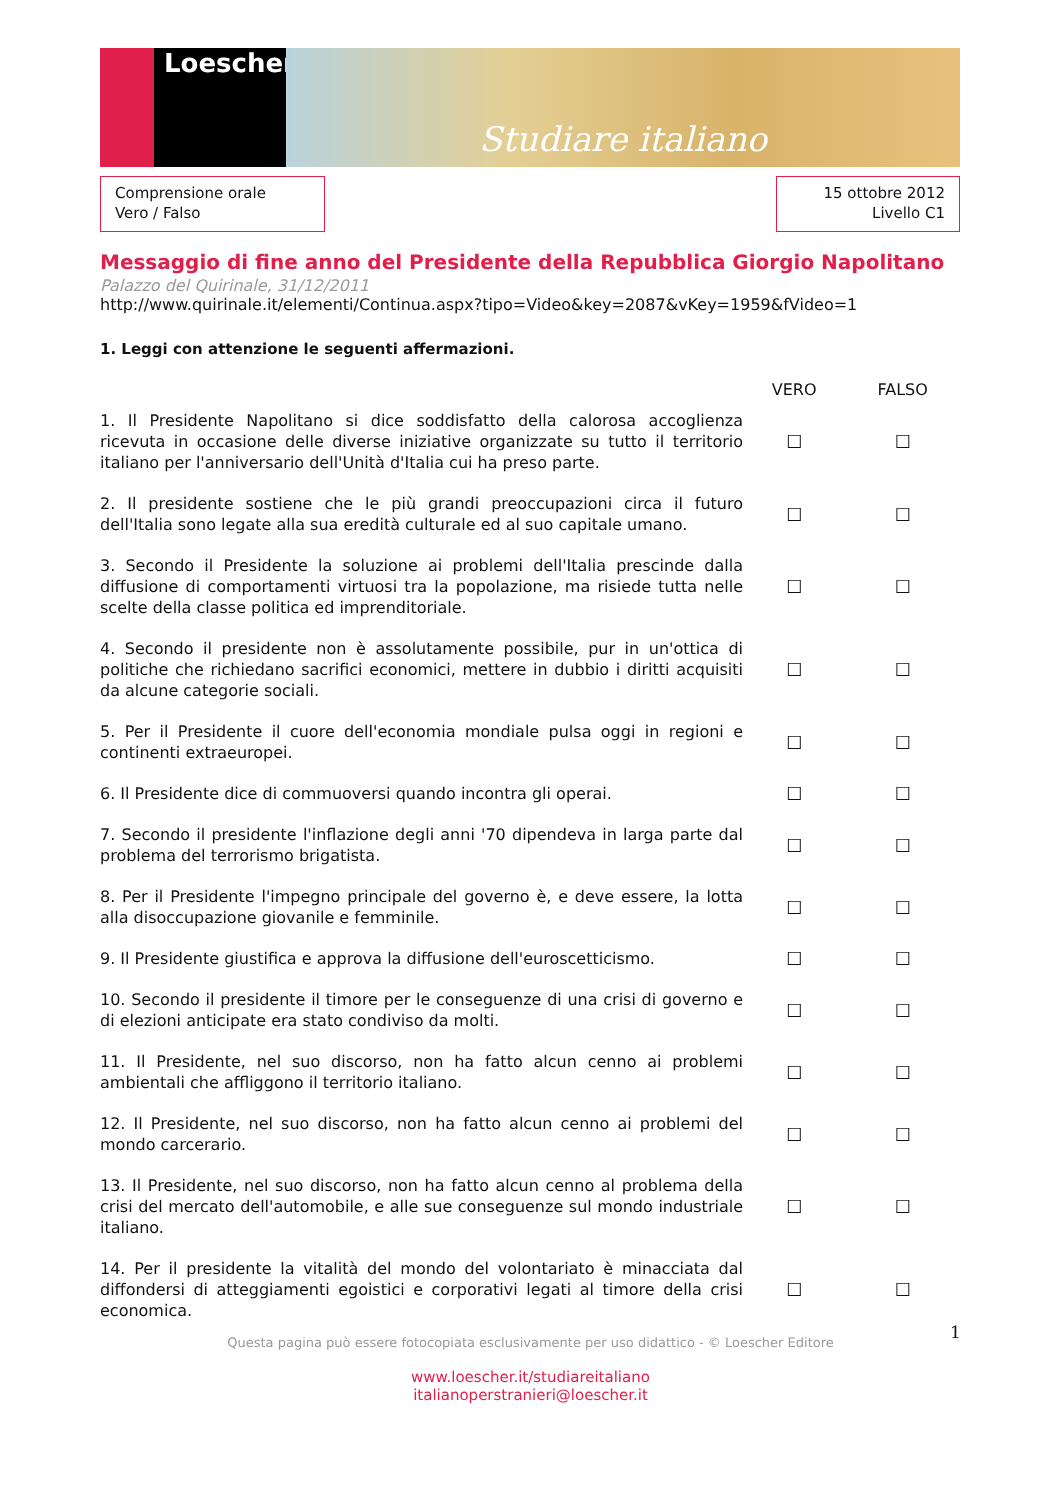Loescher
Studiare italiano
Comprensione orale
Vero / Falso
15 ottobre 2012
Livello C1
Messaggio di fine anno del Presidente della Repubblica Giorgio Napolitano
Palazzo del Quirinale, 31/12/2011
http://www.quirinale.it/elementi/Continua.aspx?tipo=Video&key=2087&vKey=1959&fVideo=1
1. Leggi con attenzione le seguenti affermazioni.
| | VERO | FALSO |
| --- | --- | --- |
| 1. Il Presidente Napolitano si dice soddisfatto della calorosa accoglienza ricevuta in occasione delle diverse iniziative organizzate su tutto il territorio italiano per l'anniversario dell'Unità d'Italia cui ha preso parte. | ☐ | ☐ |
| 2. Il presidente sostiene che le più grandi preoccupazioni circa il futuro dell'Italia sono legate alla sua eredità culturale ed al suo capitale umano. | ☐ | ☐ |
| 3. Secondo il Presidente la soluzione ai problemi dell'Italia prescinde dalla diffusione di comportamenti virtuosi tra la popolazione, ma risiede tutta nelle scelte della classe politica ed imprenditoriale. | ☐ | ☐ |
| 4. Secondo il presidente non è assolutamente possibile, pur in un'ottica di politiche che richiedano sacrifici economici, mettere in dubbio i diritti acquisiti da alcune categorie sociali. | ☐ | ☐ |
| 5. Per il Presidente il cuore dell'economia mondiale pulsa oggi in regioni e continenti extraeuropei. | ☐ | ☐ |
| 6. Il Presidente dice di commuoversi quando incontra gli operai. | ☐ | ☐ |
| 7. Secondo il presidente l'inflazione degli anni '70 dipendeva in larga parte dal problema del terrorismo brigatista. | ☐ | ☐ |
| 8. Per il Presidente l'impegno principale del governo è, e deve essere, la lotta alla disoccupazione giovanile e femminile. | ☐ | ☐ |
| 9. Il Presidente giustifica e approva la diffusione dell'euroscetticismo. | ☐ | ☐ |
| 10. Secondo il presidente il timore per le conseguenze di una crisi di governo e di elezioni anticipate era stato condiviso da molti. | ☐ | ☐ |
| 11. Il Presidente, nel suo discorso, non ha fatto alcun cenno ai problemi ambientali che affliggono il territorio italiano. | ☐ | ☐ |
| 12. Il Presidente, nel suo discorso, non ha fatto alcun cenno ai problemi del mondo carcerario. | ☐ | ☐ |
| 13. Il Presidente, nel suo discorso, non ha fatto alcun cenno al problema della crisi del mercato dell'automobile, e alle sue conseguenze sul mondo industriale italiano. | ☐ | ☐ |
| 14. Per il presidente la vitalità del mondo del volontariato è minacciata dal diffondersi di atteggiamenti egoistici e corporativi legati al timore della crisi economica. | ☐ | ☐ |
1
Questa pagina può essere fotocopiata esclusivamente per uso didattico - © Loescher Editore
www.loescher.it/studiareitaliano
italianoperstranieri@loescher.it